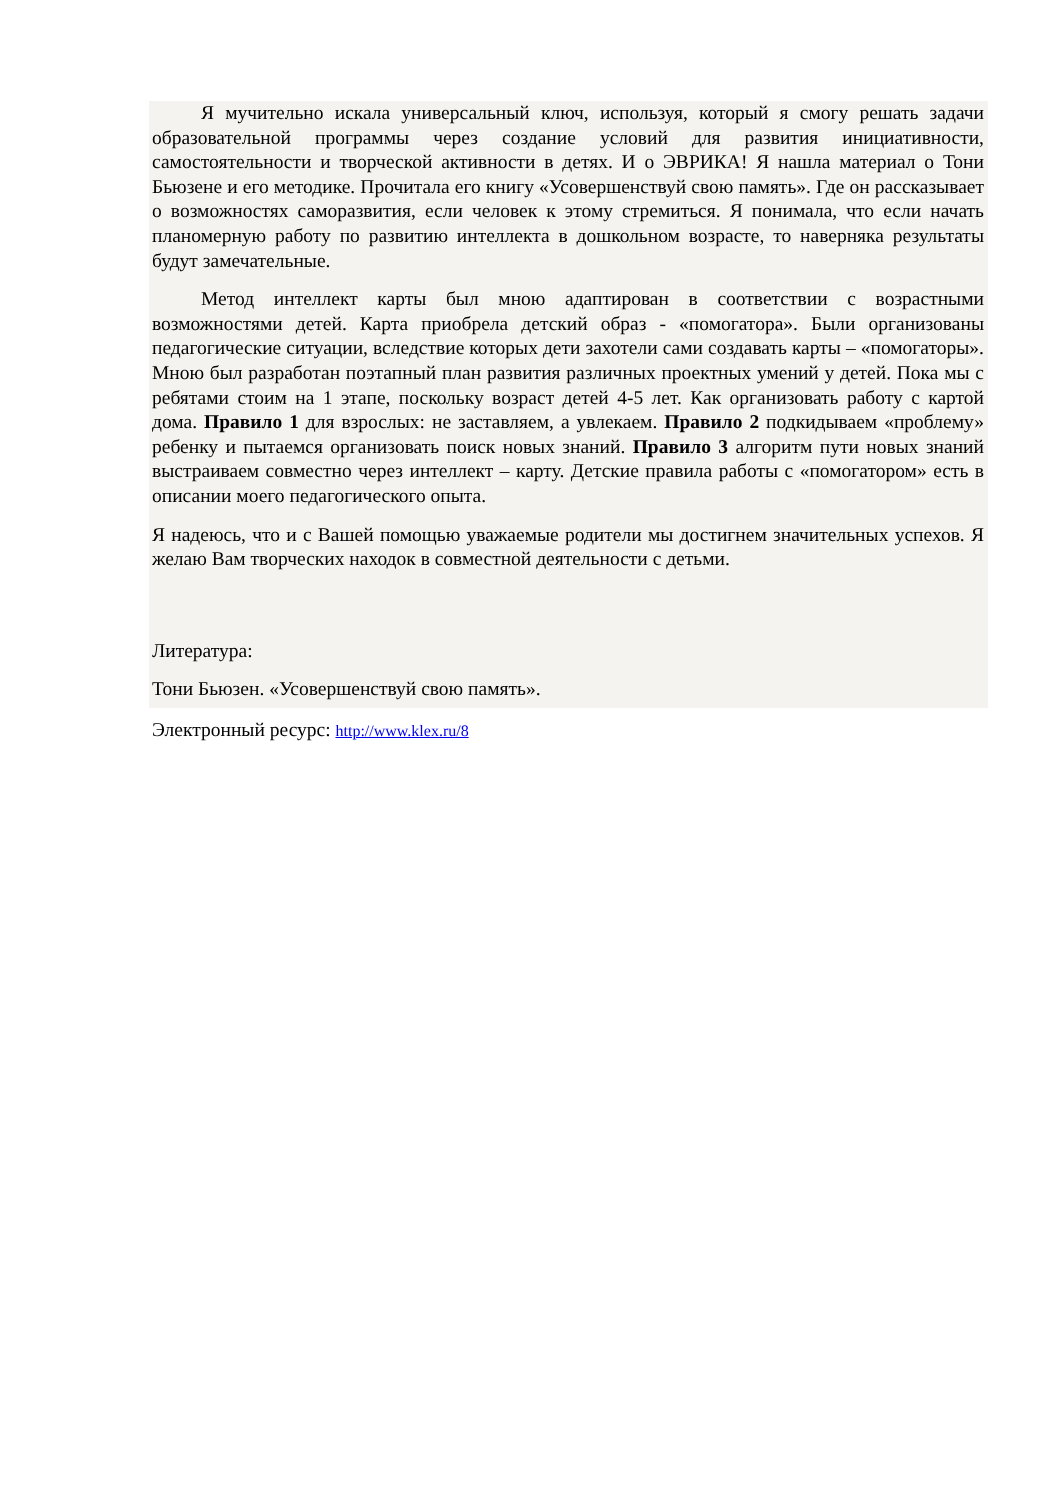Я мучительно искала универсальный ключ, используя, который я смогу решать задачи образовательной программы через создание условий для развития инициативности, самостоятельности и творческой активности в детях. И о ЭВРИКА! Я нашла материал о Тони Бьюзене и его методике. Прочитала его книгу «Усовершенствуй свою память». Где он рассказывает о возможностях саморазвития, если человек к этому стремиться. Я понимала, что если начать планомерную работу по развитию интеллекта в дошкольном возрасте, то наверняка результаты будут замечательные.
Метод интеллект карты был мною адаптирован в соответствии с возрастными возможностями детей. Карта приобрела детский образ - «помогатора». Были организованы педагогические ситуации, вследствие которых дети захотели сами создавать карты – «помогаторы». Мною был разработан поэтапный план развития различных проектных умений у детей. Пока мы с ребятами стоим на 1 этапе, поскольку возраст детей 4-5 лет. Как организовать работу с картой дома. Правило 1 для взрослых: не заставляем, а увлекаем. Правило 2 подкидываем «проблему» ребенку и пытаемся организовать поиск новых знаний. Правило 3 алгоритм пути новых знаний выстраиваем совместно через интеллект – карту. Детские правила работы с «помогатором» есть в описании моего педагогического опыта.
Я надеюсь, что и с Вашей помощью уважаемые родители мы достигнем значительных успехов. Я желаю Вам творческих находок в совместной деятельности с детьми.
Литература:
Тони Бьюзен. «Усовершенствуй свою память».
Электронный ресурс: http://www.klex.ru/8